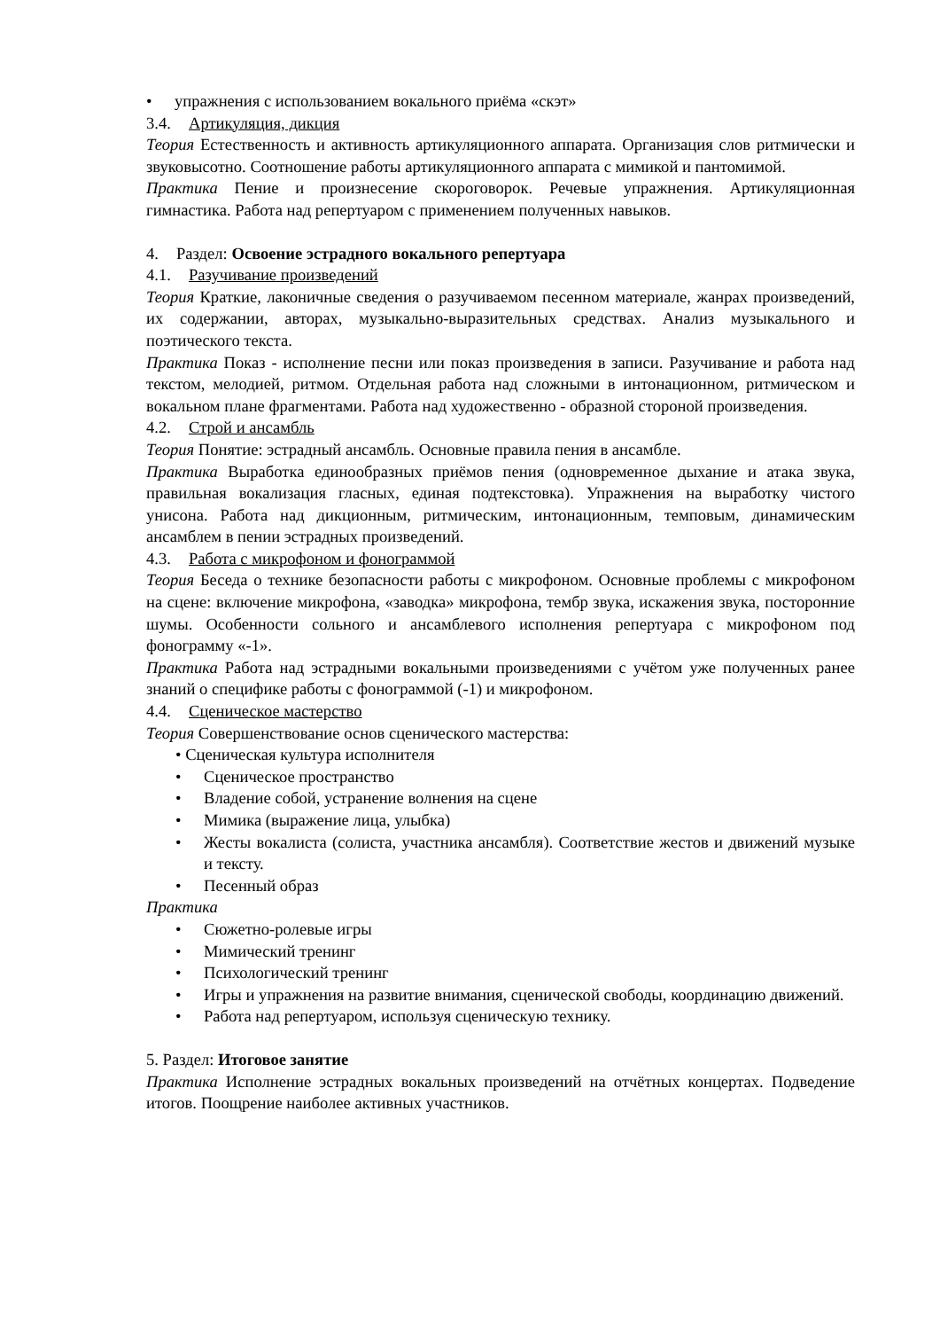• упражнения с использованием вокального приёма «скэт»
3.4. Артикуляция, дикция
Теория Естественность и активность артикуляционного аппарата. Организация слов ритмически и звуковысотно. Соотношение работы артикуляционного аппарата с мимикой и пантомимой.
Практика Пение и произнесение скороговорок. Речевые упражнения. Артикуляционная гимнастика. Работа над репертуаром с применением полученных навыков.
4. Раздел: Освоение эстрадного вокального репертуара
4.1. Разучивание произведений
Теория Краткие, лаконичные сведения о разучиваемом песенном материале, жанрах произведений, их содержании, авторах, музыкально-выразительных средствах. Анализ музыкального и поэтического текста.
Практика Показ - исполнение песни или показ произведения в записи. Разучивание и работа над текстом, мелодией, ритмом. Отдельная работа над сложными в интонационном, ритмическом и вокальном плане фрагментами. Работа над художественно - образной стороной произведения.
4.2. Строй и ансамбль
Теория Понятие: эстрадный ансамбль. Основные правила пения в ансамбле.
Практика Выработка единообразных приёмов пения (одновременное дыхание и атака звука, правильная вокализация гласных, единая подтекстовка). Упражнения на выработку чистого унисона. Работа над дикционным, ритмическим, интонационным, темповым, динамическим ансамблем в пении эстрадных произведений.
4.3. Работа с микрофоном и фонограммой
Теория Беседа о технике безопасности работы с микрофоном. Основные проблемы с микрофоном на сцене: включение микрофона, «заводка» микрофона, тембр звука, искажения звука, посторонние шумы. Особенности сольного и ансамблевого исполнения репертуара с микрофоном под фонограмму «-1».
Практика Работа над эстрадными вокальными произведениями с учётом уже полученных ранее знаний о специфике работы с фонограммой (-1) и микрофоном.
4.4. Сценическое мастерство
Теория Совершенствование основ сценического мастерства:
• Сценическая культура исполнителя
• Сценическое пространство
• Владение собой, устранение волнения на сцене
• Мимика (выражение лица, улыбка)
• Жесты вокалиста (солиста, участника ансамбля). Соответствие жестов и движений музыке и тексту.
• Песенный образ
Практика
• Сюжетно-ролевые игры
• Мимический тренинг
• Психологический тренинг
• Игры и упражнения на развитие внимания, сценической свободы, координацию движений.
• Работа над репертуаром, используя сценическую технику.
5. Раздел: Итоговое занятие
Практика Исполнение эстрадных вокальных произведений на отчётных концертах. Подведение итогов. Поощрение наиболее активных участников.